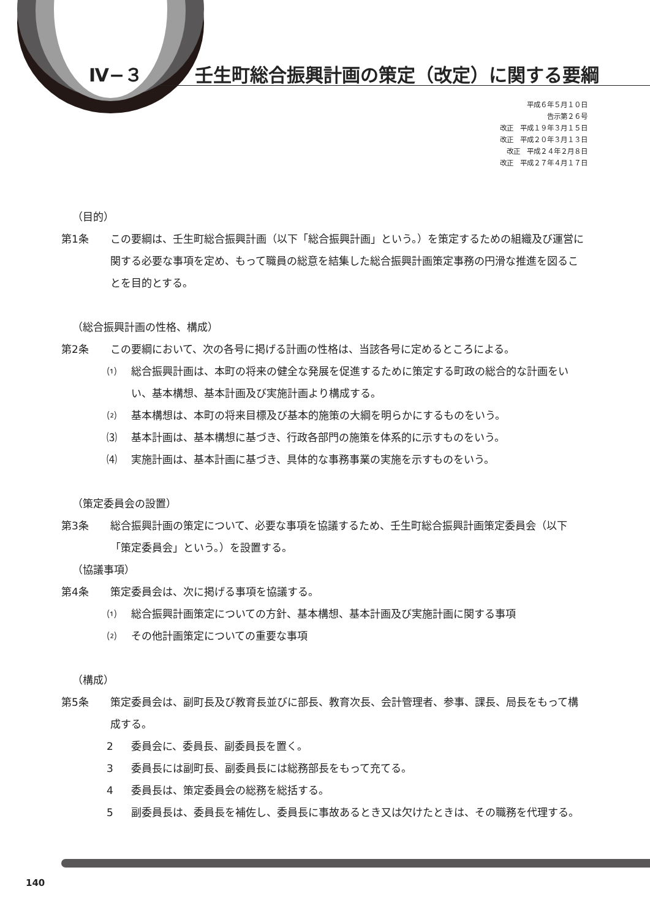Ⅳ−３ 壬生町総合振興計画の策定（改定）に関する要綱
平成６年５月１０日
告示第２６号
改正　平成１９年３月１５日
改正　平成２０年３月１３日
改正　平成２４年２月８日
改正　平成２７年４月１７日
（目的）
第1条 この要綱は、壬生町総合振興計画（以下「総合振興計画」という。）を策定するための組織及び運営に関する必要な事項を定め、もって職員の総意を結集した総合振興計画策定事務の円滑な推進を図ることを目的とする。
（総合振興計画の性格、構成）
第2条 この要綱において、次の各号に掲げる計画の性格は、当該各号に定めるところによる。
⑴ 総合振興計画は、本町の将来の健全な発展を促進するために策定する町政の総合的な計画をいい、基本構想、基本計画及び実施計画より構成する。
⑵ 基本構想は、本町の将来目標及び基本的施策の大綱を明らかにするものをいう。
⑶ 基本計画は、基本構想に基づき、行政各部門の施策を体系的に示すものをいう。
⑷ 実施計画は、基本計画に基づき、具体的な事務事業の実施を示すものをいう。
（策定委員会の設置）
第3条 総合振興計画の策定について、必要な事項を協議するため、壬生町総合振興計画策定委員会（以下「策定委員会」という。）を設置する。
（協議事項）
第4条 策定委員会は、次に掲げる事項を協議する。
⑴ 総合振興計画策定についての方針、基本構想、基本計画及び実施計画に関する事項
⑵ その他計画策定についての重要な事項
（構成）
第5条 策定委員会は、副町長及び教育長並びに部長、教育次長、会計管理者、参事、課長、局長をもって構成する。
2 委員会に、委員長、副委員長を置く。
3 委員長には副町長、副委員長には総務部長をもって充てる。
4 委員長は、策定委員会の総務を総括する。
5 副委員長は、委員長を補佐し、委員長に事故あるとき又は欠けたときは、その職務を代理する。
140